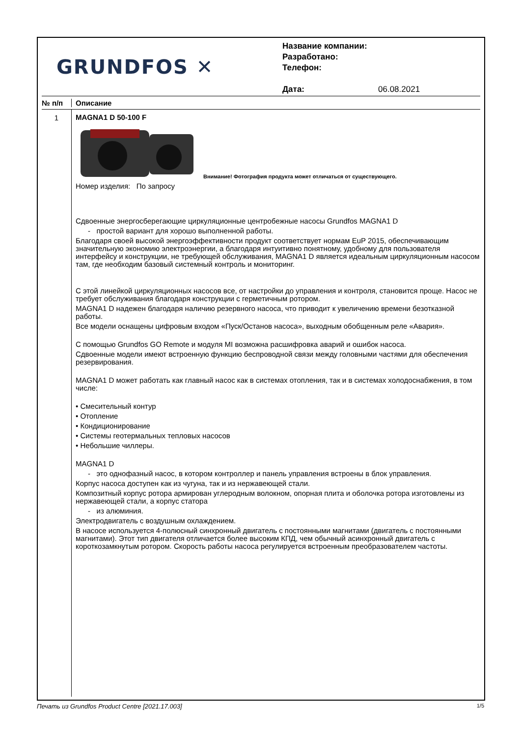GRUNDFOS ✕
Название компании:
Разработано:
Телефон:
Дата: 06.08.2021
№ п/п Описание
1
MAGNA1 D 50-100 F
Внимание! Фотография продукта может отличаться от существующего.
Номер изделия: По запросу
Сдвоенные энергосберегающие циркуляционные центробежные насосы Grundfos MAGNA1 D
- простой вариант для хорошо выполненной работы.
Благодаря своей высокой энергоэффективности продукт соответствует нормам EuP 2015, обеспечивающим значительную экономию электроэнергии, а благодаря интуитивно понятному, удобному для пользователя интерфейсу и конструкции, не требующей обслуживания, MAGNA1 D является идеальным циркуляционным насосом там, где необходим базовый системный контроль и мониторинг.
С этой линейкой циркуляционных насосов все, от настройки до управления и контроля, становится проще. Насос не требует обслуживания благодаря конструкции с герметичным ротором.
MAGNA1 D надежен благодаря наличию резервного насоса, что приводит к увеличению времени безотказной работы.
Все модели оснащены цифровым входом «Пуск/Останов насоса», выходным обобщенным реле «Авария».
С помощью Grundfos GO Remote и модуля MI возможна расшифровка аварий и ошибок насоса.
Сдвоенные модели имеют встроенную функцию беспроводной связи между головными частями для обеспечения резервирования.
MAGNA1 D может работать как главный насос как в системах отопления, так и в системах холодоснабжения, в том числе:
• Смесительный контур
• Отопление
• Кондиционирование
• Системы геотермальных тепловых насосов
• Небольшие чиллеры.
MAGNA1 D
- это однофазный насос, в котором контроллер и панель управления встроены в блок управления.
Корпус насоса доступен как из чугуна, так и из нержавеющей стали.
Композитный корпус ротора армирован углеродным волокном, опорная плита и оболочка ротора изготовлены из нержавеющей стали, а корпус статора
- из алюминия.
Электродвигатель с воздушным охлаждением.
В насосе используется 4-полюсный синхронный двигатель с постоянными магнитами (двигатель с постоянными магнитами). Этот тип двигателя отличается более высоким КПД, чем обычный асинхронный двигатель с короткозамкнутым ротором. Скорость работы насоса регулируется встроенным преобразователем частоты.
Печать из Grundfos Product Centre [2021.17.003] 1/5